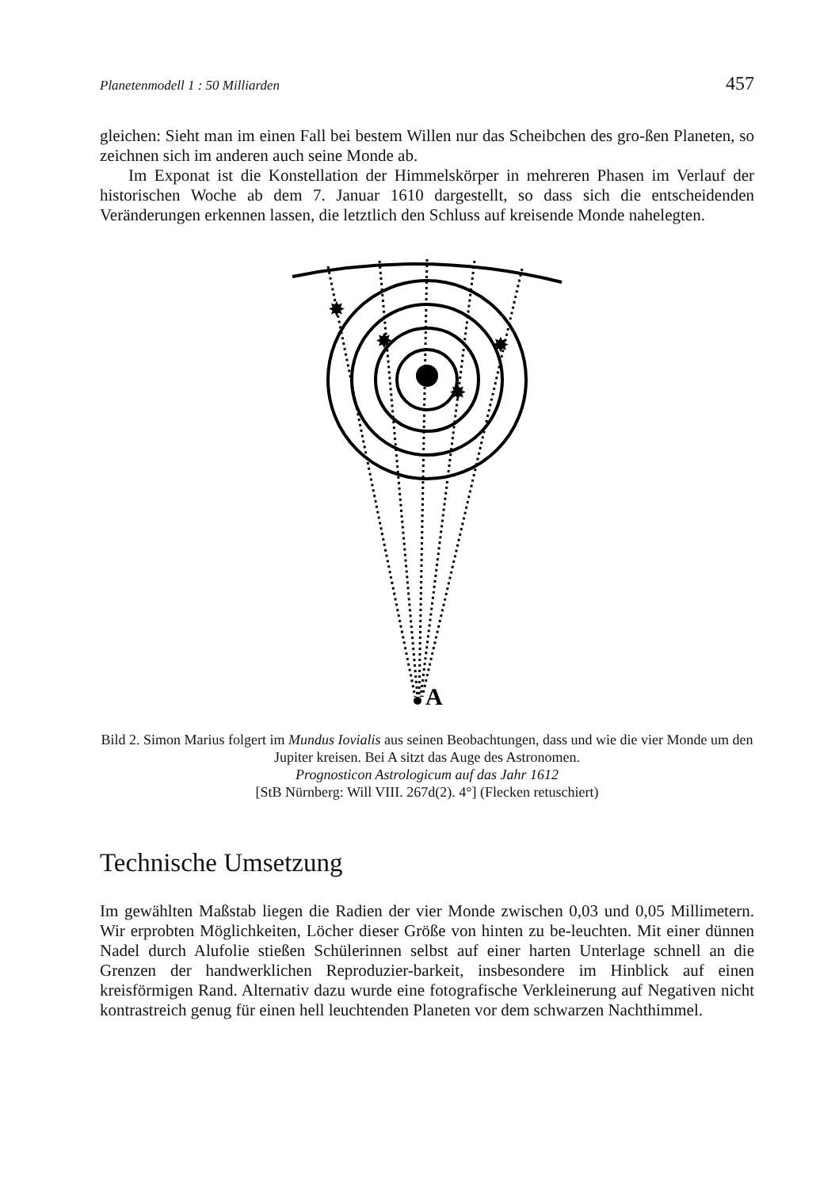Planetenmodell 1 : 50 Milliarden 457
gleichen: Sieht man im einen Fall bei bestem Willen nur das Scheibchen des gro-ßen Planeten, so zeichnen sich im anderen auch seine Monde ab.
Im Exponat ist die Konstellation der Himmelskörper in mehreren Phasen im Verlauf der historischen Woche ab dem 7. Januar 1610 dargestellt, so dass sich die entscheidenden Veränderungen erkennen lassen, die letztlich den Schluss auf kreisende Monde nahelegten.
✸
✸
✸
✸
A
Bild 2. Simon Marius folgert im Mundus Iovialis aus seinen Beobachtungen, dass und wie die vier Monde um den Jupiter kreisen. Bei A sitzt das Auge des Astronomen.
Prognosticon Astrologicum auf das Jahr 1612
[StB Nürnberg: Will VIII. 267d(2). 4°] (Flecken retuschiert)
Technische Umsetzung
Im gewählten Maßstab liegen die Radien der vier Monde zwischen 0,03 und 0,05 Millimetern. Wir erprobten Möglichkeiten, Löcher dieser Größe von hinten zu be-leuchten. Mit einer dünnen Nadel durch Alufolie stießen Schülerinnen selbst auf einer harten Unterlage schnell an die Grenzen der handwerklichen Reproduzier-barkeit, insbesondere im Hinblick auf einen kreisförmigen Rand. Alternativ dazu wurde eine fotografische Verkleinerung auf Negativen nicht kontrastreich genug für einen hell leuchtenden Planeten vor dem schwarzen Nachthimmel.